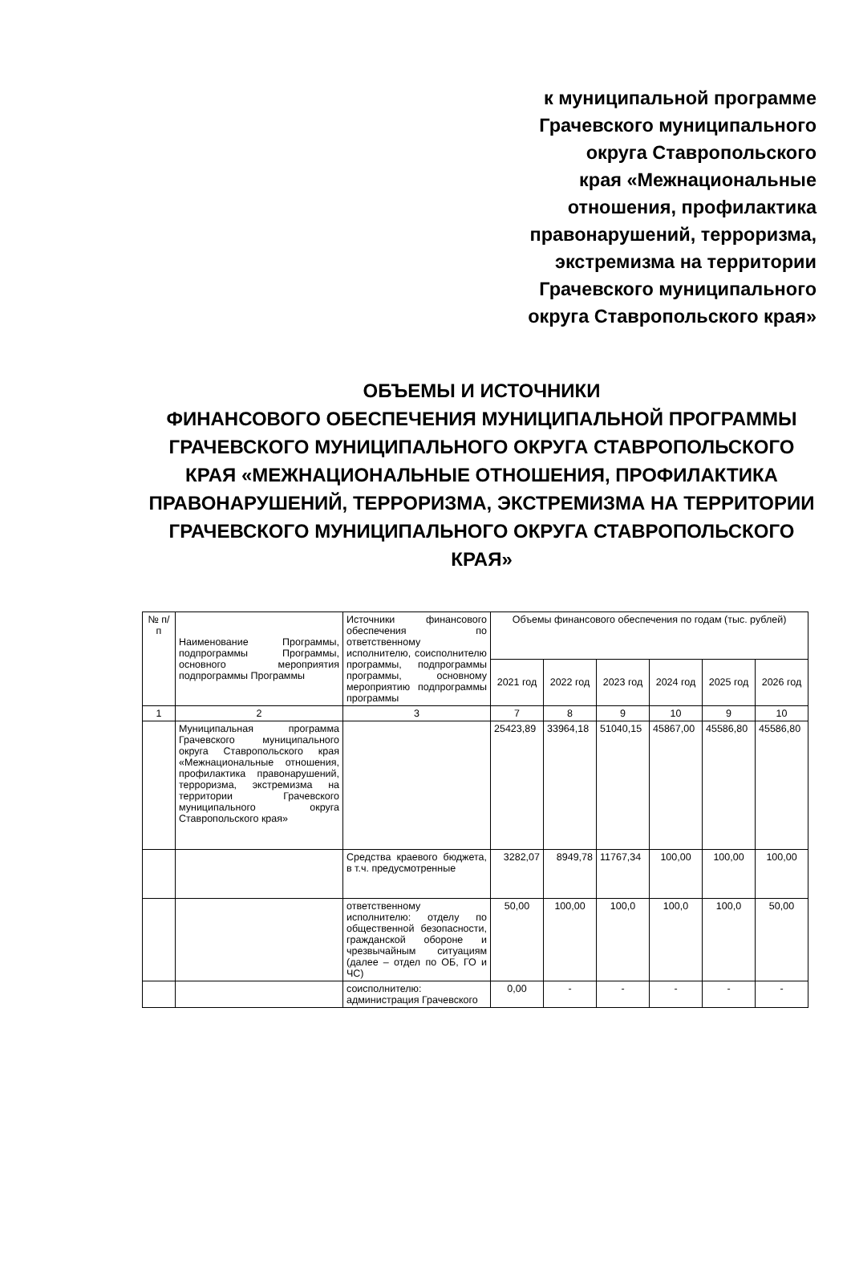к муниципальной программе
Грачевского муниципального
округа Ставропольского
края «Межнациональные
отношения, профилактика
правонарушений, терроризма,
экстремизма на территории
Грачевского муниципального
округа Ставропольского края»
ОБЪЕМЫ И ИСТОЧНИКИ
ФИНАНСОВОГО ОБЕСПЕЧЕНИЯ МУНИЦИПАЛЬНОЙ ПРОГРАММЫ ГРАЧЕВСКОГО МУНИЦИПАЛЬНОГО ОКРУГА СТАВРОПОЛЬСКОГО КРАЯ «МЕЖНАЦИОНАЛЬНЫЕ ОТНОШЕНИЯ, ПРОФИЛАКТИКА ПРАВОНАРУШЕНИЙ, ТЕРРОРИЗМА, ЭКСТРЕМИЗМА НА ТЕРРИТОРИИ ГРАЧЕВСКОГО МУНИЦИПАЛЬНОГО ОКРУГА СТАВРОПОЛЬСКОГО КРАЯ»
| № п/п | Наименование Программы, подпрограммы Программы, основного мероприятия подпрограммы Программы | Источники финансового обеспечения по ответственному исполнителю, соисполнителю программы, подпрограммы программы, основному мероприятию подпрограммы программы | Объемы финансового обеспечения по годам (тыс. рублей) | | | | | |
| --- | --- | --- | --- | --- | --- | --- | --- | --- |
| | | | 2021 год | 2022 год | 2023 год | 2024 год | 2025 год | 2026 год |
| 1 | 2 | 3 | 7 | 8 | 9 | 10 | 9 | 10 |
| | Муниципальная программа Грачевского муниципального округа Ставропольского края «Межнациональные отношения, профилактика правонарушений, терроризма, экстремизма на территории Грачевского муниципального округа Ставропольского края» | | 25423,89 | 33964,18 | 51040,15 | 45867,00 | 45586,80 | 45586,80 |
| | | Средства краевого бюджета, в т.ч. предусмотренные | 3282,07 | 8949,78 | 11767,34 | 100,00 | 100,00 | 100,00 |
| | | ответственному исполнителю: отделу по общественной безопасности, гражданской обороне и чрезвычайным ситуациям (далее – отдел по ОБ, ГО и ЧС) | 50,00 | 100,00 | 100,0 | 100,0 | 100,0 | 50,00 |
| | | соисполнителю: администрация Грачевского | 0,00 | - | - | - | - | - |